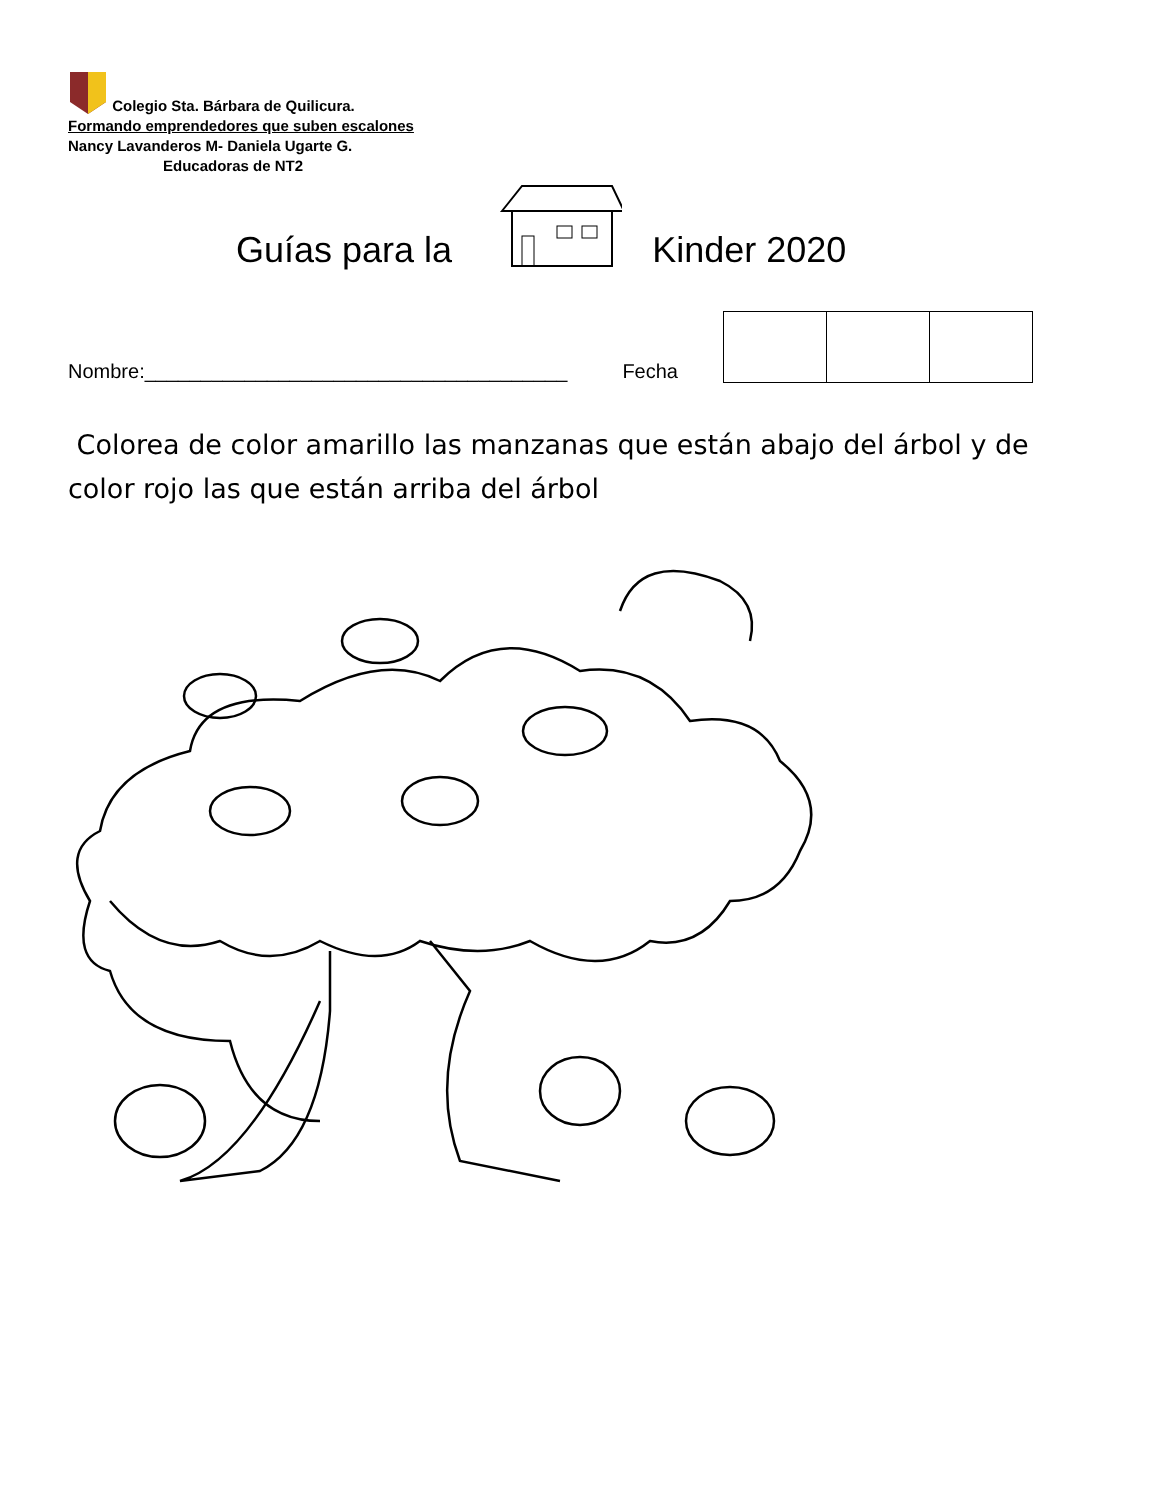Colegio Sta. Bárbara de Quilicura.
Formando emprendedores que suben escalones
Nancy Lavanderos M- Daniela Ugarte G.
Educadoras de NT2
Guías para la Kinder 2020
Nombre:______________________________________ Fecha
Colorea de color amarillo las manzanas que están abajo del árbol y de color rojo las que están arriba del árbol